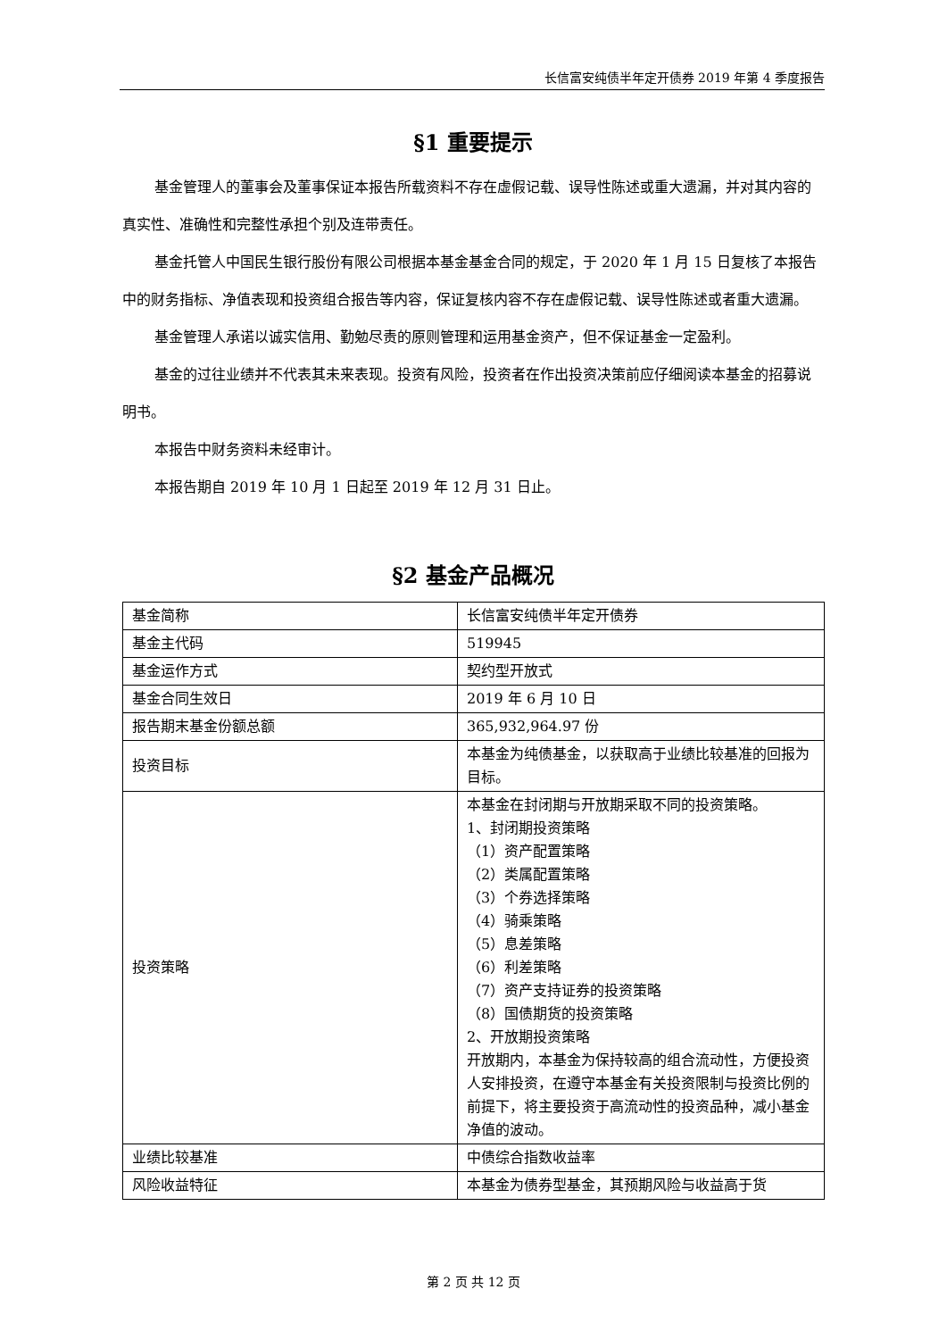长信富安纯债半年定开债券 2019 年第 4 季度报告
§1 重要提示
基金管理人的董事会及董事保证本报告所载资料不存在虚假记载、误导性陈述或重大遗漏，并对其内容的真实性、准确性和完整性承担个别及连带责任。
基金托管人中国民生银行股份有限公司根据本基金基金合同的规定，于 2020 年 1 月 15 日复核了本报告中的财务指标、净值表现和投资组合报告等内容，保证复核内容不存在虚假记载、误导性陈述或者重大遗漏。
基金管理人承诺以诚实信用、勤勉尽责的原则管理和运用基金资产，但不保证基金一定盈利。
基金的过往业绩并不代表其未来表现。投资有风险，投资者在作出投资决策前应仔细阅读本基金的招募说明书。
本报告中财务资料未经审计。
本报告期自 2019 年 10 月 1 日起至 2019 年 12 月 31 日止。
§2 基金产品概况
| 基金简称 | 长信富安纯债半年定开债券 |
| 基金主代码 | 519945 |
| 基金运作方式 | 契约型开放式 |
| 基金合同生效日 | 2019 年 6 月 10 日 |
| 报告期末基金份额总额 | 365,932,964.97 份 |
| 投资目标 | 本基金为纯债基金，以获取高于业绩比较基准的回报为目标。 |
| 投资策略 | 本基金在封闭期与开放期采取不同的投资策略。 1、封闭期投资策略 （1）资产配置策略 （2）类属配置策略 （3）个券选择策略 （4）骑乘策略 （5）息差策略 （6）利差策略 （7）资产支持证券的投资策略 （8）国债期货的投资策略 2、开放期投资策略 开放期内，本基金为保持较高的组合流动性，方便投资人安排投资，在遵守本基金有关投资限制与投资比例的前提下，将主要投资于高流动性的投资品种，减小基金净值的波动。 |
| 业绩比较基准 | 中债综合指数收益率 |
| 风险收益特征 | 本基金为债券型基金，其预期风险与收益高于货 |
第 2 页 共 12 页